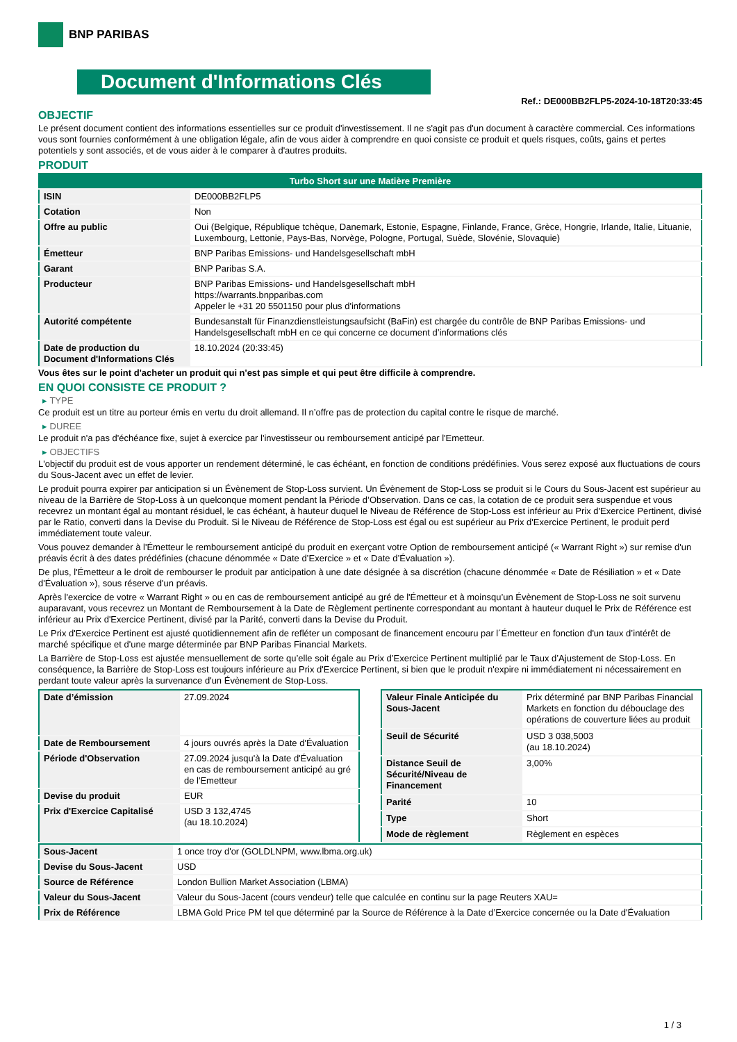BNP PARIBAS
Document d'Informations Clés
Ref.: DE000BB2FLP5-2024-10-18T20:33:45
OBJECTIF
Le présent document contient des informations essentielles sur ce produit d'investissement. Il ne s'agit pas d'un document à caractère commercial. Ces informations vous sont fournies conformément à une obligation légale, afin de vous aider à comprendre en quoi consiste ce produit et quels risques, coûts, gains et pertes potentiels y sont associés, et de vous aider à le comparer à d'autres produits.
PRODUIT
| Turbo Short sur une Matière Première | |
| ISIN | DE000BB2FLP5 |
| Cotation | Non |
| Offre au public | Oui (Belgique, République tchèque, Danemark, Estonie, Espagne, Finlande, France, Grèce, Hongrie, Irlande, Italie, Lituanie, Luxembourg, Lettonie, Pays-Bas, Norvège, Pologne, Portugal, Suède, Slovénie, Slovaquie) |
| Émetteur | BNP Paribas Emissions- und Handelsgesellschaft mbH |
| Garant | BNP Paribas S.A. |
| Producteur | BNP Paribas Emissions- und Handelsgesellschaft mbH https://warrants.bnpparibas.com Appeler le +31 20 5501150 pour plus d'informations |
| Autorité compétente | Bundesanstalt für Finanzdienstleistungsaufsicht (BaFin) est chargée du contrôle de BNP Paribas Emissions- und Handelsgesellschaft mbH en ce qui concerne ce document d’informations clés |
| Date de production du Document d'Informations Clés | 18.10.2024 (20:33:45) |
Vous êtes sur le point d'acheter un produit qui n'est pas simple et qui peut être difficile à comprendre.
EN QUOI CONSISTE CE PRODUIT ?
▸ TYPE
Ce produit est un titre au porteur émis en vertu du droit allemand. Il n’offre pas de protection du capital contre le risque de marché.
▸ DUREE
Le produit n'a pas d'échéance fixe, sujet à exercice par l'investisseur ou remboursement anticipé par l'Emetteur.
▸ OBJECTIFS
L'objectif du produit est de vous apporter un rendement déterminé, le cas échéant, en fonction de conditions prédéfinies. Vous serez exposé aux fluctuations de cours du Sous-Jacent avec un effet de levier.
Le produit pourra expirer par anticipation si un Évènement de Stop-Loss survient. Un Évènement de Stop-Loss se produit si le Cours du Sous-Jacent est supérieur au niveau de la Barrière de Stop-Loss à un quelconque moment pendant la Période d’Observation. Dans ce cas, la cotation de ce produit sera suspendue et vous recevrez un montant égal au montant résiduel, le cas échéant, à hauteur duquel le Niveau de Référence de Stop-Loss est inférieur au Prix d'Exercice Pertinent, divisé par le Ratio, converti dans la Devise du Produit. Si le Niveau de Référence de Stop-Loss est égal ou est supérieur au Prix d'Exercice Pertinent, le produit perd immédiatement toute valeur.
Vous pouvez demander à l'Émetteur le remboursement anticipé du produit en exerçant votre Option de remboursement anticipé (« Warrant Right ») sur remise d'un préavis écrit à des dates prédéfinies (chacune dénommée « Date d’Exercice » et « Date d’Évaluation »).
De plus, l'Émetteur a le droit de rembourser le produit par anticipation à une date désignée à sa discrétion (chacune dénommée « Date de Résiliation » et « Date d'Évaluation »), sous réserve d'un préavis.
Après l'exercice de votre « Warrant Right » ou en cas de remboursement anticipé au gré de l'Émetteur et à moinsqu’un Évènement de Stop-Loss ne soit survenu auparavant, vous recevrez un Montant de Remboursement à la Date de Règlement pertinente correspondant au montant à hauteur duquel le Prix de Référence est inférieur au Prix d'Exercice Pertinent, divisé par la Parité, converti dans la Devise du Produit.
Le Prix d'Exercice Pertinent est ajusté quotidiennement afin de refléter un composant de financement encouru par l´Émetteur en fonction d'un taux d’intérêt de marché spécifique et d'une marge déterminée par BNP Paribas Financial Markets.
La Barrière de Stop-Loss est ajustée mensuellement de sorte qu’elle soit égale au Prix d’Exercice Pertinent multiplié par le Taux d’Ajustement de Stop-Loss. En conséquence, la Barrière de Stop-Loss est toujours inférieure au Prix d'Exercice Pertinent, si bien que le produit n'expire ni immédiatement ni nécessairement en perdant toute valeur après la survenance d'un Évènement de Stop-Loss.
| Date d’émission | 27.09.2024 |
| Date de Remboursement | 4 jours ouvrés après la Date d'Évaluation |
| Période d'Observation | 27.09.2024 jusqu'à la Date d'Évaluation en cas de remboursement anticipé au gré de l'Emetteur |
| Devise du produit | EUR |
| Prix d'Exercice Capitalisé | USD 3 132,4745 (au 18.10.2024) |
| Valeur Finale Anticipée du Sous-Jacent | Prix déterminé par BNP Paribas Financial Markets en fonction du débouclage des opérations de couverture liées au produit |
| Seuil de Sécurité | USD 3 038,5003 (au 18.10.2024) |
| Distance Seuil de Sécurité/Niveau de Financement | 3,00% |
| Parité | 10 |
| Type | Short |
| Mode de règlement | Règlement en espèces |
| Sous-Jacent | 1 once troy d'or (GOLDLNPM, www.lbma.org.uk) |
| Devise du Sous-Jacent | USD |
| Source de Référence | London Bullion Market Association (LBMA) |
| Valeur du Sous-Jacent | Valeur du Sous-Jacent (cours vendeur) telle que calculée en continu sur la page Reuters XAU= |
| Prix de Référence | LBMA Gold Price PM tel que déterminé par la Source de Référence à la Date d’Exercice concernée ou la Date d'Évaluation |
1 / 3